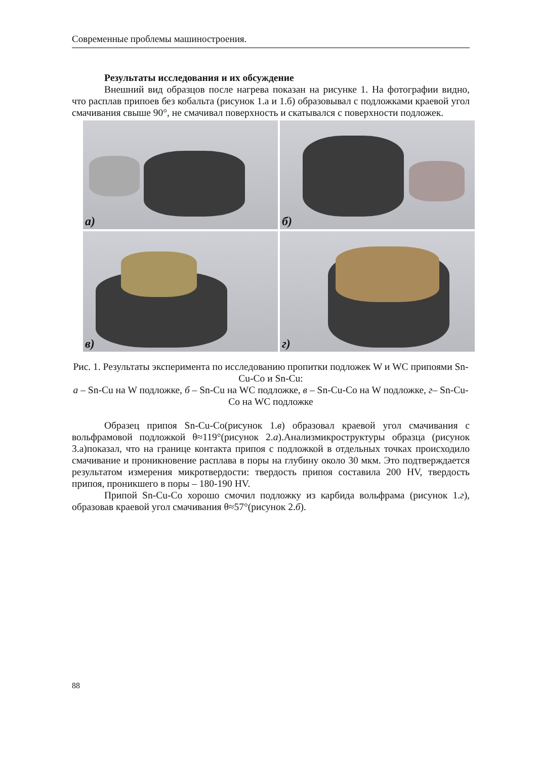Современные проблемы машиностроения.
Результаты исследования и их обсуждение
Внешний вид образцов после нагрева показан на рисунке 1. На фотографии видно, что расплав припоев без кобальта (рисунок 1.а и 1.б) образовывал с подложками краевой угол смачивания свыше 90°, не смачивал поверхность и скатывался с поверхности подложек.
а)
б)
в)
г)
Рис. 1. Результаты эксперимента по исследованию пропитки подложек W и WC припоями Sn-Cu-Co и Sn-Cu:
а – Sn-Cu на W подложке, б – Sn-Cu на WC подложке, в – Sn-Cu-Co на W подложке, г– Sn-Cu-Co на WC подложке
Образец припоя Sn-Cu-Co(рисунок 1.в) образовал краевой угол смачивания с вольфрамовой подложкой θ≈119°(рисунок 2.а).Анализмикроструктуры образца (рисунок 3.а)показал, что на границе контакта припоя с подложкой в отдельных точках происходило смачивание и проникновение расплава в поры на глубину около 30 мкм. Это подтверждается результатом измерения микротвердости: твердость припоя составила 200 HV, твердость припоя, проникшего в поры – 180-190 HV.
Припой Sn-Cu-Co хорошо смочил подложку из карбида вольфрама (рисунок 1.г), образовав краевой угол смачивания θ≈57°(рисунок 2.б).
88